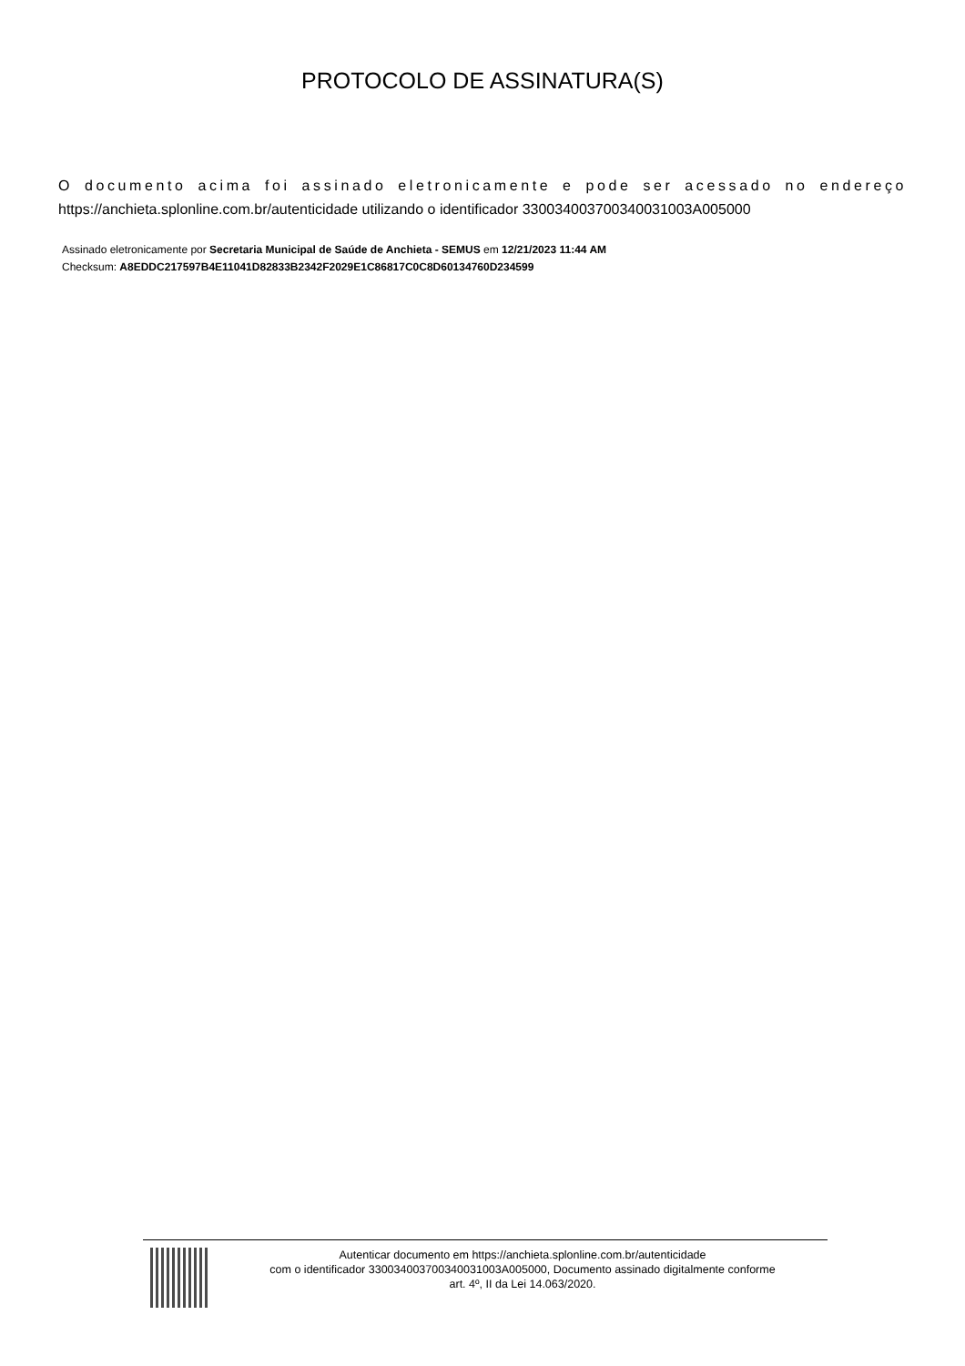PROTOCOLO DE ASSINATURA(S)
O documento acima foi assinado eletronicamente e pode ser acessado no endereço https://anchieta.splonline.com.br/autenticidade utilizando o identificador 330034003700340031003A005000
Assinado eletronicamente por Secretaria Municipal de Saúde de Anchieta - SEMUS em 12/21/2023 11:44 AM
Checksum: A8EDDC217597B4E11041D82833B2342F2029E1C86817C0C8D60134760D234599
Autenticar documento em https://anchieta.splonline.com.br/autenticidade
com o identificador 330034003700340031003A005000, Documento assinado digitalmente conforme
art. 4º, II da Lei 14.063/2020.